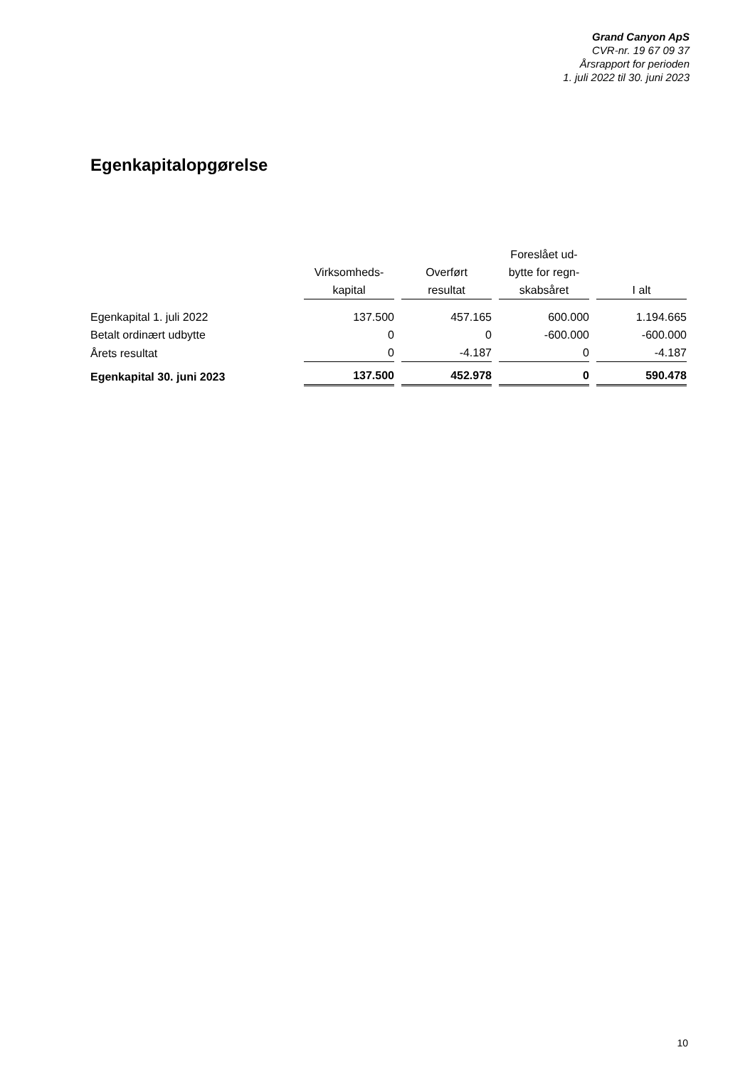Grand Canyon ApS
CVR-nr. 19 67 09 37
Årsrapport for perioden
1. juli 2022 til 30. juni 2023
Egenkapitalopgørelse
| | Virksomheds- kapital | Overført resultat | Foreslået ud- bytte for regn- skabsåret | I alt |
| --- | --- | --- | --- | --- |
| Egenkapital 1. juli 2022 | 137.500 | 457.165 | 600.000 | 1.194.665 |
| Betalt ordinært udbytte | 0 | 0 | -600.000 | -600.000 |
| Årets resultat | 0 | -4.187 | 0 | -4.187 |
| Egenkapital 30. juni 2023 | 137.500 | 452.978 | 0 | 590.478 |
10